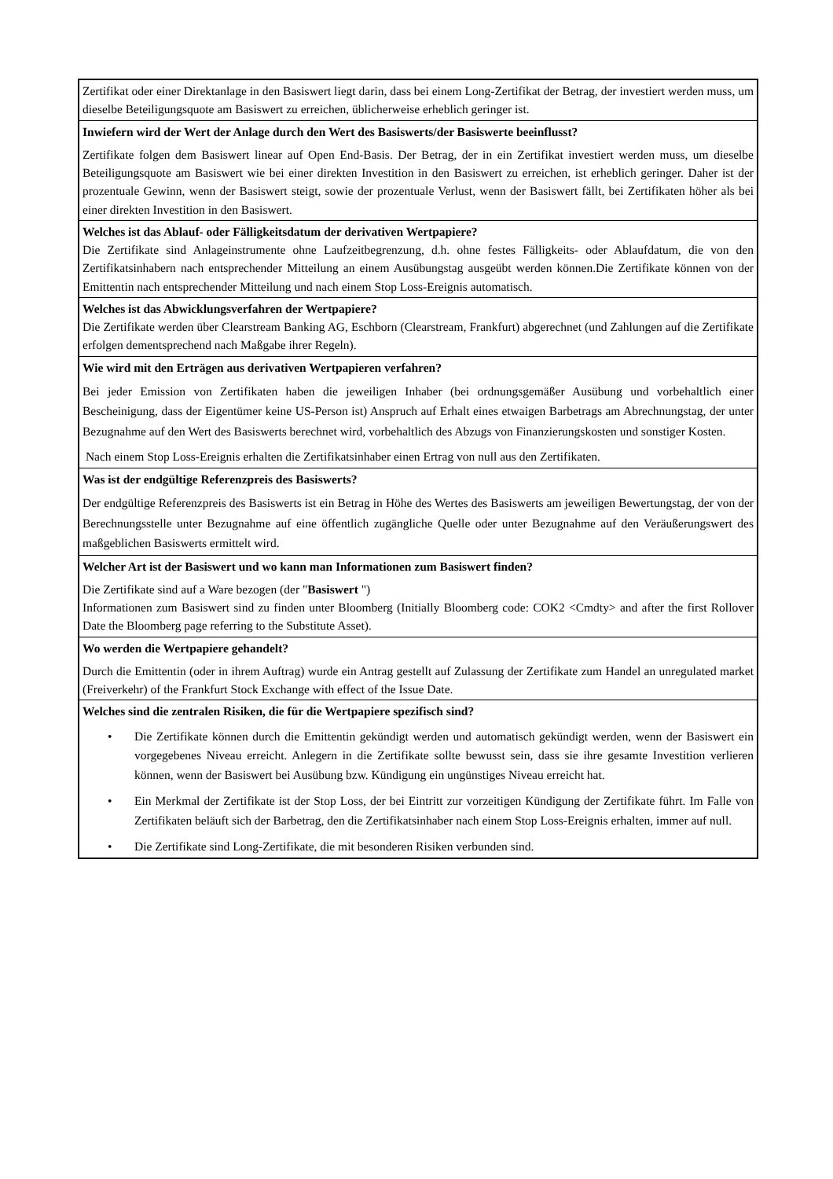| Zertifikat oder einer Direktanlage in den Basiswert liegt darin, dass bei einem Long-Zertifikat der Betrag, der investiert werden muss, um dieselbe Beteiligungsquote am Basiswert zu erreichen, üblicherweise erheblich geringer ist. |
| Inwiefern wird der Wert der Anlage durch den Wert des Basiswerts/der Basiswerte beeinflusst? Zertifikate folgen dem Basiswert linear auf Open End-Basis. Der Betrag, der in ein Zertifikat investiert werden muss, um dieselbe Beteiligungsquote am Basiswert wie bei einer direkten Investition in den Basiswert zu erreichen, ist erheblich geringer. Daher ist der prozentuale Gewinn, wenn der Basiswert steigt, sowie der prozentuale Verlust, wenn der Basiswert fällt, bei Zertifikaten höher als bei einer direkten Investition in den Basiswert. |
| Welches ist das Ablauf- oder Fälligkeitsdatum der derivativen Wertpapiere? Die Zertifikate sind Anlageinstrumente ohne Laufzeitbegrenzung, d.h. ohne festes Fälligkeits- oder Ablaufdatum, die von den Zertifikatsinhabern nach entsprechender Mitteilung an einem Ausübungstag ausgeübt werden können.Die Zertifikate können von der Emittentin nach entsprechender Mitteilung und nach einem Stop Loss-Ereignis automatisch. |
| Welches ist das Abwicklungsverfahren der Wertpapiere? Die Zertifikate werden über Clearstream Banking AG, Eschborn (Clearstream, Frankfurt) abgerechnet (und Zahlungen auf die Zertifikate erfolgen dementsprechend nach Maßgabe ihrer Regeln). |
| Wie wird mit den Erträgen aus derivativen Wertpapieren verfahren? Bei jeder Emission von Zertifikaten haben die jeweiligen Inhaber (bei ordnungsgemäßer Ausübung und vorbehaltlich einer Bescheinigung, dass der Eigentümer keine US-Person ist) Anspruch auf Erhalt eines etwaigen Barbetrags am Abrechnungstag, der unter Bezugnahme auf den Wert des Basiswerts berechnet wird, vorbehaltlich des Abzugs von Finanzierungskosten und sonstiger Kosten. Nach einem Stop Loss-Ereignis erhalten die Zertifikatsinhaber einen Ertrag von null aus den Zertifikaten. |
| Was ist der endgültige Referenzpreis des Basiswerts? Der endgültige Referenzpreis des Basiswerts ist ein Betrag in Höhe des Wertes des Basiswerts am jeweiligen Bewertungstag, der von der Berechnungsstelle unter Bezugnahme auf eine öffentlich zugängliche Quelle oder unter Bezugnahme auf den Veräußerungswert des maßgeblichen Basiswerts ermittelt wird. |
| Welcher Art ist der Basiswert und wo kann man Informationen zum Basiswert finden? Die Zertifikate sind auf a Ware bezogen (der " Basiswert ") Informationen zum Basiswert sind zu finden unter Bloomberg (Initially Bloomberg code: COK2 <Cmdty> and after the first Rollover Date the Bloomberg page referring to the Substitute Asset). |
| Wo werden die Wertpapiere gehandelt? Durch die Emittentin (oder in ihrem Auftrag) wurde ein Antrag gestellt auf Zulassung der Zertifikate zum Handel an unregulated market (Freiverkehr) of the Frankfurt Stock Exchange with effect of the Issue Date. |
| Welches sind die zentralen Risiken, die für die Wertpapiere spezifisch sind? • Die Zertifikate können durch die Emittentin gekündigt werden und automatisch gekündigt werden, wenn der Basiswert ein vorgegebenes Niveau erreicht. Anlegern in die Zertifikate sollte bewusst sein, dass sie ihre gesamte Investition verlieren können, wenn der Basiswert bei Ausübung bzw. Kündigung ein ungünstiges Niveau erreicht hat. • Ein Merkmal der Zertifikate ist der Stop Loss, der bei Eintritt zur vorzeitigen Kündigung der Zertifikate führt. Im Falle von Zertifikaten beläuft sich der Barbetrag, den die Zertifikatsinhaber nach einem Stop Loss-Ereignis erhalten, immer auf null. • Die Zertifikate sind Long-Zertifikate, die mit besonderen Risiken verbunden sind. |